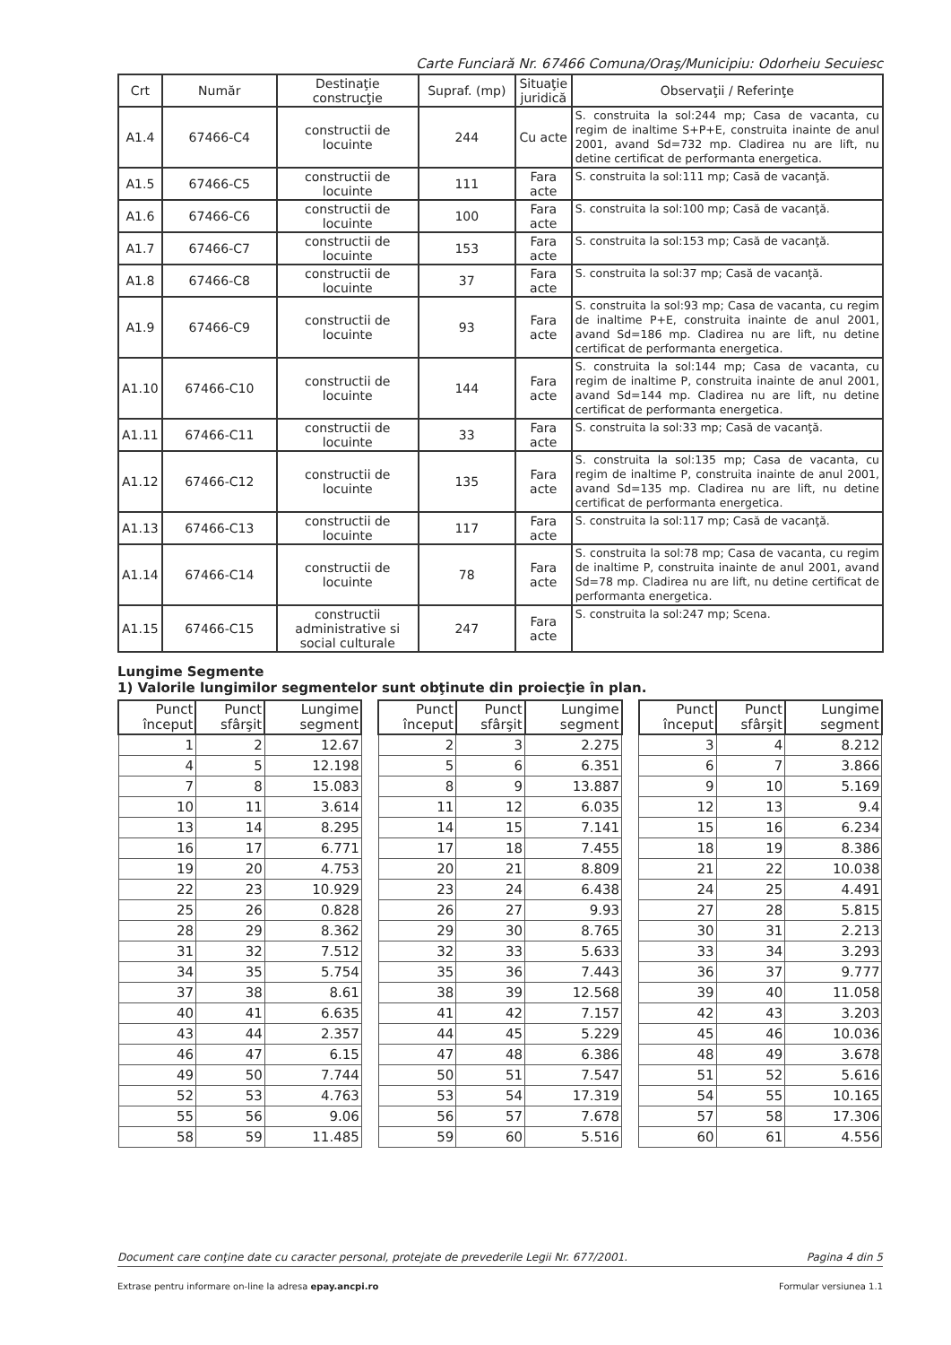Carte Funciară Nr. 67466 Comuna/Oraş/Municipiu: Odorheiu Secuiesc
| Crt | Număr | Destinaţie construcţie | Supraf. (mp) | Situaţie juridică | Observaţii / Referinţe |
| --- | --- | --- | --- | --- | --- |
| A1.4 | 67466-C4 | constructii de locuinte | 244 | Cu acte | S. construita la sol:244 mp; Casa de vacanta, cu regim de inaltime S+P+E, construita inainte de anul 2001, avand Sd=732 mp. Cladirea nu are lift, nu detine certificat de performanta energetica. |
| A1.5 | 67466-C5 | constructii de locuinte | 111 | Fara acte | S. construita la sol:111 mp; Casă de vacanţă. |
| A1.6 | 67466-C6 | constructii de locuinte | 100 | Fara acte | S. construita la sol:100 mp; Casă de vacanţă. |
| A1.7 | 67466-C7 | constructii de locuinte | 153 | Fara acte | S. construita la sol:153 mp; Casă de vacanţă. |
| A1.8 | 67466-C8 | constructii de locuinte | 37 | Fara acte | S. construita la sol:37 mp; Casă de vacanţă. |
| A1.9 | 67466-C9 | constructii de locuinte | 93 | Fara acte | S. construita la sol:93 mp; Casa de vacanta, cu regim de inaltime P+E, construita inainte de anul 2001, avand Sd=186 mp. Cladirea nu are lift, nu detine certificat de performanta energetica. |
| A1.10 | 67466-C10 | constructii de locuinte | 144 | Fara acte | S. construita la sol:144 mp; Casa de vacanta, cu regim de inaltime P, construita inainte de anul 2001, avand Sd=144 mp. Cladirea nu are lift, nu detine certificat de performanta energetica. |
| A1.11 | 67466-C11 | constructii de locuinte | 33 | Fara acte | S. construita la sol:33 mp; Casă de vacanţă. |
| A1.12 | 67466-C12 | constructii de locuinte | 135 | Fara acte | S. construita la sol:135 mp; Casa de vacanta, cu regim de inaltime P, construita inainte de anul 2001, avand Sd=135 mp. Cladirea nu are lift, nu detine certificat de performanta energetica. |
| A1.13 | 67466-C13 | constructii de locuinte | 117 | Fara acte | S. construita la sol:117 mp; Casă de vacanţă. |
| A1.14 | 67466-C14 | constructii de locuinte | 78 | Fara acte | S. construita la sol:78 mp; Casa de vacanta, cu regim de inaltime P, construita inainte de anul 2001, avand Sd=78 mp. Cladirea nu are lift, nu detine certificat de performanta energetica. |
| A1.15 | 67466-C15 | constructii administrative si social culturale | 247 | Fara acte | S. construita la sol:247 mp; Scena. |
Lungime Segmente
1) Valorile lungimilor segmentelor sunt obţinute din proiecţie în plan.
| Punct început | Punct sfârşit | Lungime segment |
| --- | --- | --- |
| 1 | 2 | 12.67 |
| 4 | 5 | 12.198 |
| 7 | 8 | 15.083 |
| 10 | 11 | 3.614 |
| 13 | 14 | 8.295 |
| 16 | 17 | 6.771 |
| 19 | 20 | 4.753 |
| 22 | 23 | 10.929 |
| 25 | 26 | 0.828 |
| 28 | 29 | 8.362 |
| 31 | 32 | 7.512 |
| 34 | 35 | 5.754 |
| 37 | 38 | 8.61 |
| 40 | 41 | 6.635 |
| 43 | 44 | 2.357 |
| 46 | 47 | 6.15 |
| 49 | 50 | 7.744 |
| 52 | 53 | 4.763 |
| 55 | 56 | 9.06 |
| 58 | 59 | 11.485 |
| Punct început | Punct sfârşit | Lungime segment |
| --- | --- | --- |
| 2 | 3 | 2.275 |
| 5 | 6 | 6.351 |
| 8 | 9 | 13.887 |
| 11 | 12 | 6.035 |
| 14 | 15 | 7.141 |
| 17 | 18 | 7.455 |
| 20 | 21 | 8.809 |
| 23 | 24 | 6.438 |
| 26 | 27 | 9.93 |
| 29 | 30 | 8.765 |
| 32 | 33 | 5.633 |
| 35 | 36 | 7.443 |
| 38 | 39 | 12.568 |
| 41 | 42 | 7.157 |
| 44 | 45 | 5.229 |
| 47 | 48 | 6.386 |
| 50 | 51 | 7.547 |
| 53 | 54 | 17.319 |
| 56 | 57 | 7.678 |
| 59 | 60 | 5.516 |
| Punct început | Punct sfârşit | Lungime segment |
| --- | --- | --- |
| 3 | 4 | 8.212 |
| 6 | 7 | 3.866 |
| 9 | 10 | 5.169 |
| 12 | 13 | 9.4 |
| 15 | 16 | 6.234 |
| 18 | 19 | 8.386 |
| 21 | 22 | 10.038 |
| 24 | 25 | 4.491 |
| 27 | 28 | 5.815 |
| 30 | 31 | 2.213 |
| 33 | 34 | 3.293 |
| 36 | 37 | 9.777 |
| 39 | 40 | 11.058 |
| 42 | 43 | 3.203 |
| 45 | 46 | 10.036 |
| 48 | 49 | 3.678 |
| 51 | 52 | 5.616 |
| 54 | 55 | 10.165 |
| 57 | 58 | 17.306 |
| 60 | 61 | 4.556 |
Document care conţine date cu caracter personal, protejate de prevederile Legii Nr. 677/2001. Pagina 4 din 5
Extrase pentru informare on-line la adresa epay.ancpi.ro Formular versiunea 1.1